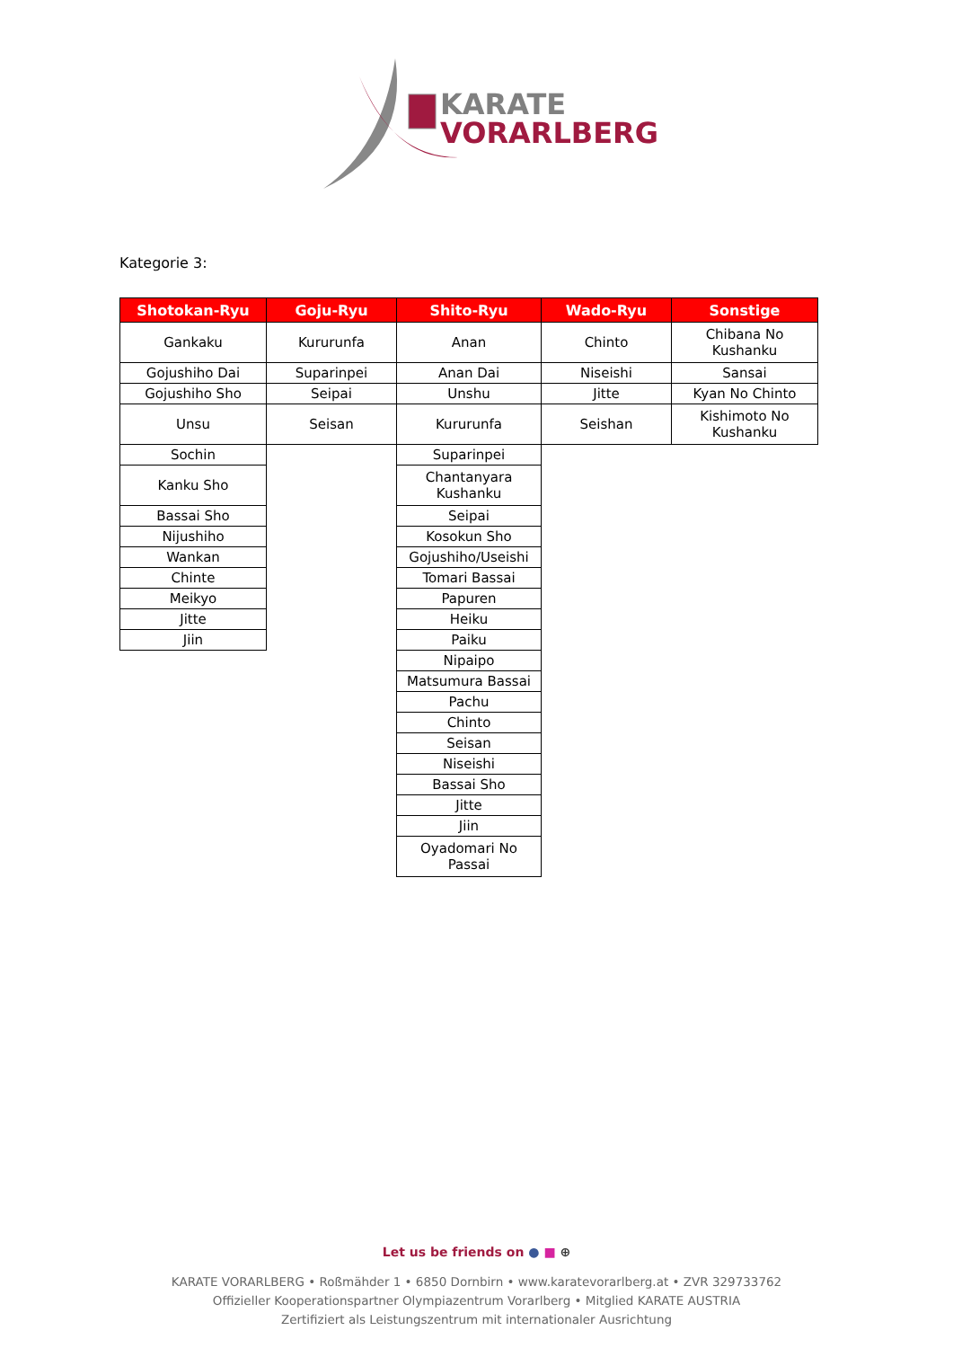KARATE
VORARLBERG
Kategorie 3:
| Shotokan-Ryu | Goju-Ryu | Shito-Ryu | Wado-Ryu | Sonstige |
| --- | --- | --- | --- | --- |
| Gankaku | Kururunfa | Anan | Chinto | Chibana No Kushanku |
| Gojushiho Dai | Suparinpei | Anan Dai | Niseishi | Sansai |
| Gojushiho Sho | Seipai | Unshu | Jitte | Kyan No Chinto |
| Unsu | Seisan | Kururunfa | Seishan | Kishimoto No Kushanku |
| Sochin | | Suparinpei | | |
| Kanku Sho | | Chantanyara Kushanku | | |
| Bassai Sho | | Seipai | | |
| Nijushiho | | Kosokun Sho | | |
| Wankan | | Gojushiho/Useishi | | |
| Chinte | | Tomari Bassai | | |
| Meikyo | | Papuren | | |
| Jitte | | Heiku | | |
| Jiin | | Paiku | | |
| | | Nipaipo | | |
| | | Matsumura Bassai | | |
| | | Pachu | | |
| | | Chinto | | |
| | | Seisan | | |
| | | Niseishi | | |
| | | Bassai Sho | | |
| | | Jitte | | |
| | | Jiin | | |
| | | Oyadomari No Passai | | |
Let us be friends on ● ■ ⊕
KARATE VORARLBERG • Roßmähder 1 • 6850 Dornbirn • www.karatevorarlberg.at • ZVR 329733762
Offizieller Kooperationspartner Olympiazentrum Vorarlberg • Mitglied KARATE AUSTRIA
Zertifiziert als Leistungszentrum mit internationaler Ausrichtung